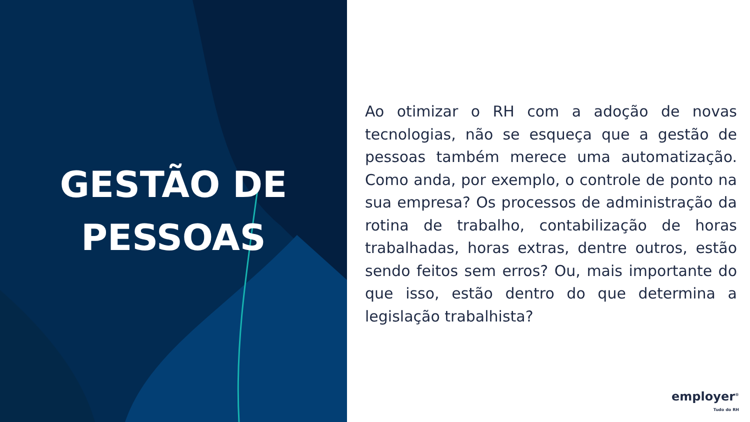GESTÃO DE
PESSOAS
Ao otimizar o RH com a adoção de novas tecnologias, não se esqueça que a gestão de pessoas também merece uma automatização. Como anda, por exemplo, o controle de ponto na sua empresa? Os processos de administração da rotina de trabalho, contabilização de horas trabalhadas, horas extras, dentre outros, estão sendo feitos sem erros? Ou, mais importante do que isso, estão dentro do que determina a legislação trabalhista?
employer<sup>®</sup>
Tudo do RH